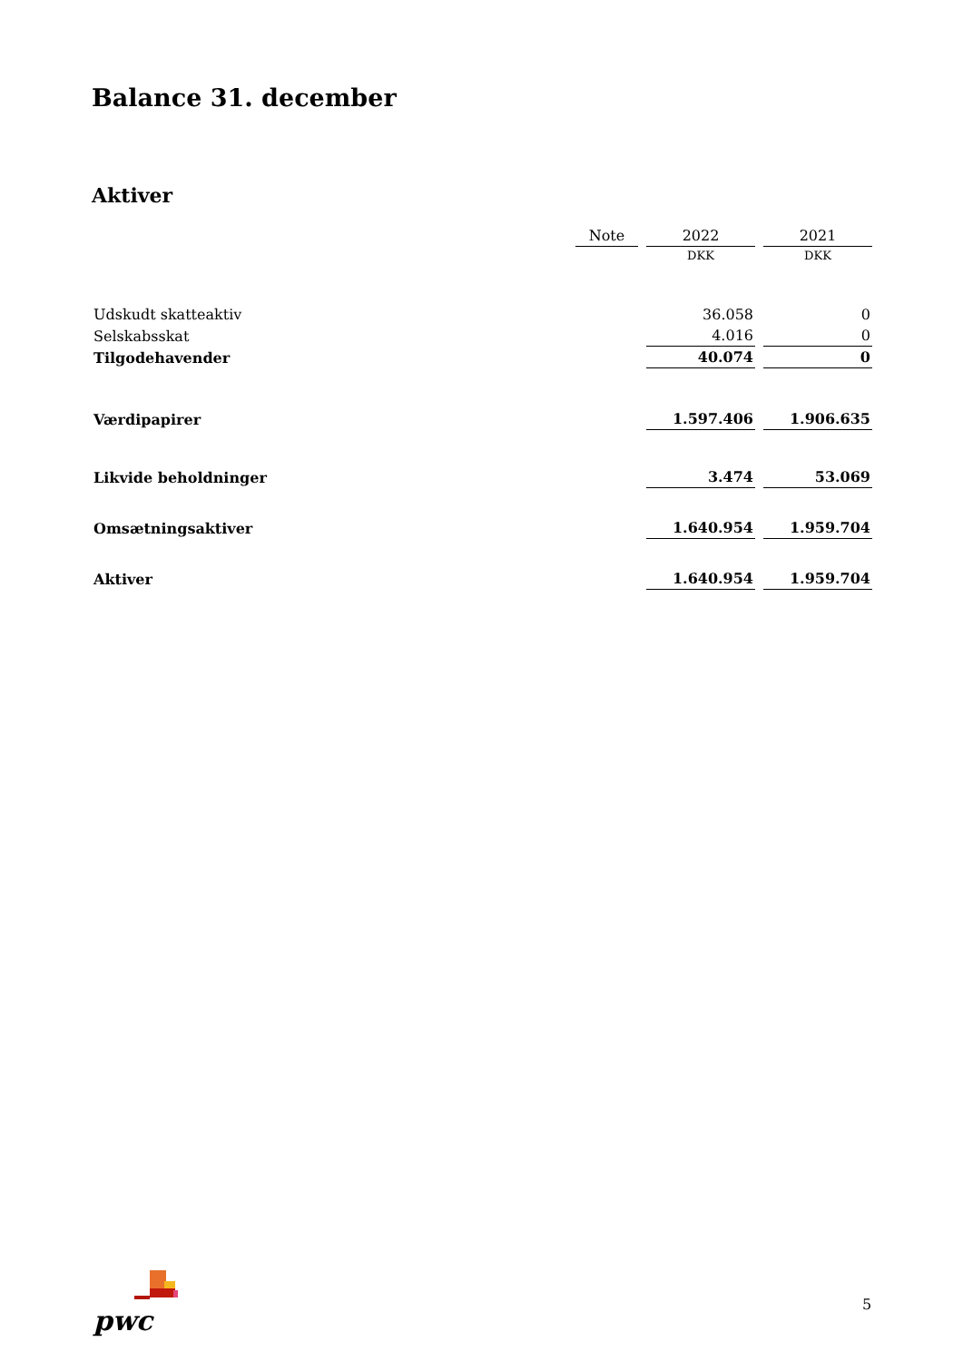Balance 31. december
Aktiver
| | Note | 2022 | 2021 |
| --- | --- | --- | --- |
| | | DKK | DKK |
| Udskudt skatteaktiv | | 36.058 | 0 |
| Selskabsskat | | 4.016 | 0 |
| Tilgodehavender | | 40.074 | 0 |
| Værdipapirer | | 1.597.406 | 1.906.635 |
| Likvide beholdninger | | 3.474 | 53.069 |
| Omsætningsaktiver | | 1.640.954 | 1.959.704 |
| Aktiver | | 1.640.954 | 1.959.704 |
pwc
5